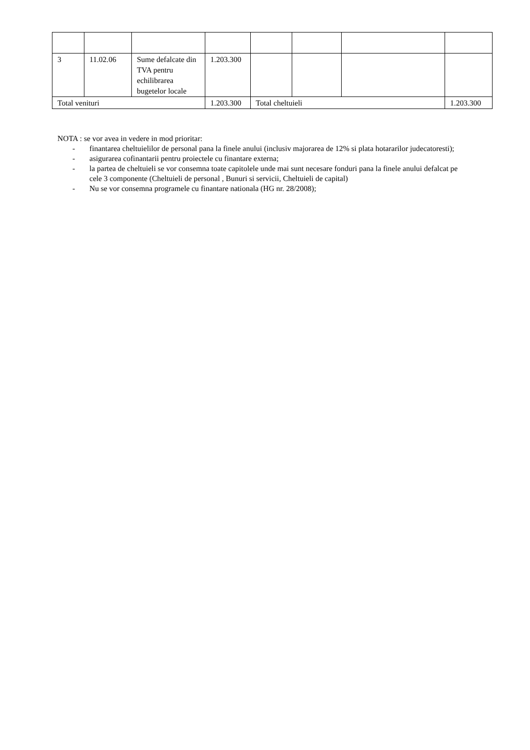| 3 | 11.02.06 | Sume defalcate din TVA pentru echilibrarea bugetelor locale | 1.203.300 | | | | |
| Total venituri | | | 1.203.300 | Total cheltuieli | | | 1.203.300 |
NOTA : se vor avea in vedere in mod prioritar:
- finantarea cheltuielilor de personal pana la finele anului (inclusiv majorarea de 12% si plata hotararilor judecatoresti);
- asigurarea cofinantarii pentru proiectele cu finantare externa;
- la partea de cheltuieli se vor consemna toate capitolele unde mai sunt necesare fonduri pana la finele anului defalcat pe cele 3 componente (Cheltuieli de personal , Bunuri si servicii, Cheltuieli de capital)
- Nu se vor consemna programele cu finantare nationala (HG nr. 28/2008);